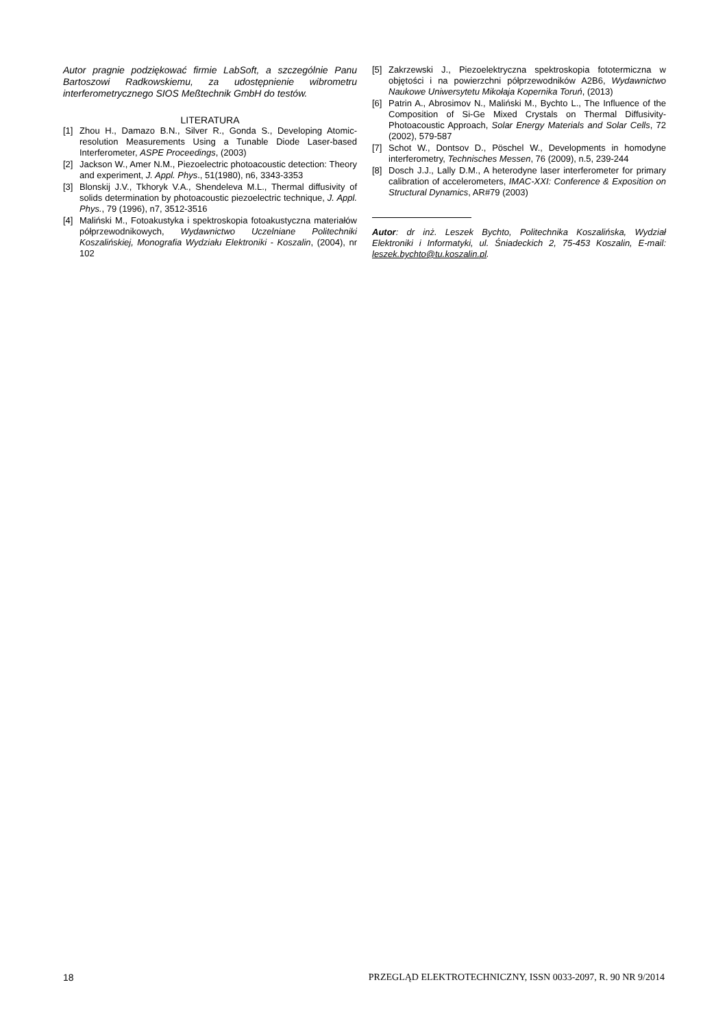Autor pragnie podziękować firmie LabSoft, a szczególnie Panu Bartoszowi Radkowskiemu, za udostępnienie wibrometru interferometrycznego SIOS Meßtechnik GmbH do testów.
LITERATURA
[1] Zhou H., Damazo B.N., Silver R., Gonda S., Developing Atomic-resolution Measurements Using a Tunable Diode Laser-based Interferometer, ASPE Proceedings, (2003)
[2] Jackson W., Amer N.M., Piezoelectric photoacoustic detection: Theory and experiment, J. Appl. Phys., 51(1980), n6, 3343-3353
[3] Blonskij J.V., Tkhoryk V.A., Shendeleva M.L., Thermal diffusivity of solids determination by photoacoustic piezoelectric technique, J. Appl. Phys., 79 (1996), n7, 3512-3516
[4] Maliński M., Fotoakustyka i spektroskopia fotoakustyczna materiałów półprzewodnikowych, Wydawnictwo Uczelniane Politechniki Koszalińskiej, Monografia Wydziału Elektroniki - Koszalin, (2004), nr 102
[5] Zakrzewski J., Piezoelektryczna spektroskopia fototermiczna w objętości i na powierzchni półprzewodników A2B6, Wydawnictwo Naukowe Uniwersytetu Mikołaja Kopernika Toruń, (2013)
[6] Patrin A., Abrosimov N., Maliński M., Bychto L., The Influence of the Composition of Si-Ge Mixed Crystals on Thermal Diffusivity-Photoacoustic Approach, Solar Energy Materials and Solar Cells, 72 (2002), 579-587
[7] Schot W., Dontsov D., Pöschel W., Developments in homodyne interferometry, Technisches Messen, 76 (2009), n.5, 239-244
[8] Dosch J.J., Lally D.M., A heterodyne laser interferometer for primary calibration of accelerometers, IMAC-XXI: Conference & Exposition on Structural Dynamics, AR#79 (2003)
Autor: dr inż. Leszek Bychto, Politechnika Koszalińska, Wydział Elektroniki i Informatyki, ul. Śniadeckich 2, 75-453 Koszalin, E-mail: leszek.bychto@tu.koszalin.pl.
18 PRZEGLĄD ELEKTROTECHNICZNY, ISSN 0033-2097, R. 90 NR 9/2014